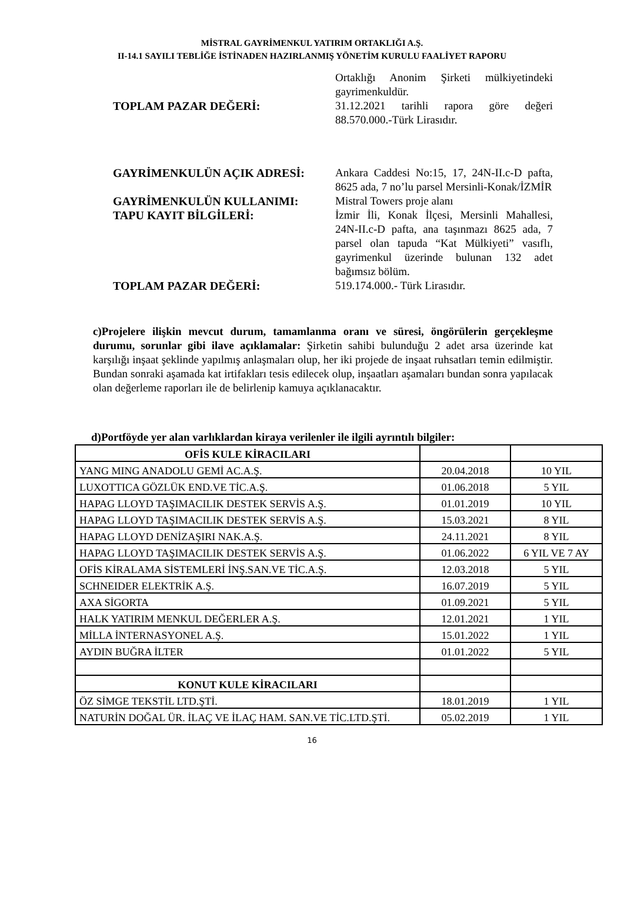MİSTRAL GAYRİMENKUL YATIRIM ORTAKLIĞI A.Ş.
II-14.1 SAYILI TEBLİĞE İSTİNADEN HAZIRLANMIŞ YÖNETİM KURULU FAALİYET RAPORU
Ortaklığı Anonim Şirketi mülkiyetindeki gayrimenkuldür.
TOPLAM PAZAR DEĞERİ: 31.12.2021 tarihli rapora göre değeri 88.570.000.-Türk Lirasıdır.
GAYRİMENKULÜN AÇIK ADRESİ: Ankara Caddesi No:15, 17, 24N-II.c-D pafta, 8625 ada, 7 no’lu parsel Mersinli-Konak/İZMİR
GAYRİMENKULÜN KULLANIMI: Mistral Towers proje alanı
TAPU KAYIT BİLGİLERİ: İzmir İli, Konak İlçesi, Mersinli Mahallesi, 24N-II.c-D pafta, ana taşınmazı 8625 ada, 7 parsel olan tapuda “Kat Mülkiyeti” vasıflı, gayrimenkul üzerinde bulunan 132 adet bağımsız bölüm.
TOPLAM PAZAR DEĞERİ: 519.174.000.- Türk Lirasıdır.
c)Projelere ilişkin mevcut durum, tamamlanma oranı ve süresi, öngörülerin gerçekleşme durumu, sorunlar gibi ilave açıklamalar: Şirketin sahibi bulunduğu 2 adet arsa üzerinde kat karşılığı inşaat şeklinde yapılmış anlaşmaları olup, her iki projede de inşaat ruhsatları temin edilmiştir. Bundan sonraki aşamada kat irtifakları tesis edilecek olup, inşaatları aşamaları bundan sonra yapılacak olan değerleme raporları ile de belirlenip kamuya açıklanacaktır.
d)Portföyde yer alan varlıklardan kiraya verilenler ile ilgili ayrıntılı bilgiler:
| OFİS KULE KİRACILARI | | |
| YANG MING ANADOLU GEMİ AC.A.Ş. | 20.04.2018 | 10 YIL |
| LUXOTTICA GÖZLÜK END.VE TİC.A.Ş. | 01.06.2018 | 5 YIL |
| HAPAG LLOYD TAŞIMACILIK DESTEK SERVİS A.Ş. | 01.01.2019 | 10 YIL |
| HAPAG LLOYD TAŞIMACILIK DESTEK SERVİS A.Ş. | 15.03.2021 | 8 YIL |
| HAPAG LLOYD DENİZAŞIRI NAK.A.Ş. | 24.11.2021 | 8 YIL |
| HAPAG LLOYD TAŞIMACILIK DESTEK SERVİS A.Ş. | 01.06.2022 | 6 YIL VE 7 AY |
| OFİS KİRALAMA SİSTEMLERİ İNŞ.SAN.VE TİC.A.Ş. | 12.03.2018 | 5 YIL |
| SCHNEIDER ELEKTRİK A.Ş. | 16.07.2019 | 5 YIL |
| AXA SİGORTA | 01.09.2021 | 5 YIL |
| HALK YATIRIM MENKUL DEĞERLER A.Ş. | 12.01.2021 | 1 YIL |
| MİLLA İNTERNASYONEL A.Ş. | 15.01.2022 | 1 YIL |
| AYDIN BUĞRA İLTER | 01.01.2022 | 5 YIL |
| KONUT KULE KİRACILARI | | |
| ÖZ SİMGE TEKSTİL LTD.ŞTİ. | 18.01.2019 | 1 YIL |
| NATURİN DOĞAL ÜR. İLAÇ VE İLAÇ HAM. SAN.VE TİC.LTD.ŞTİ. | 05.02.2019 | 1 YIL |
16